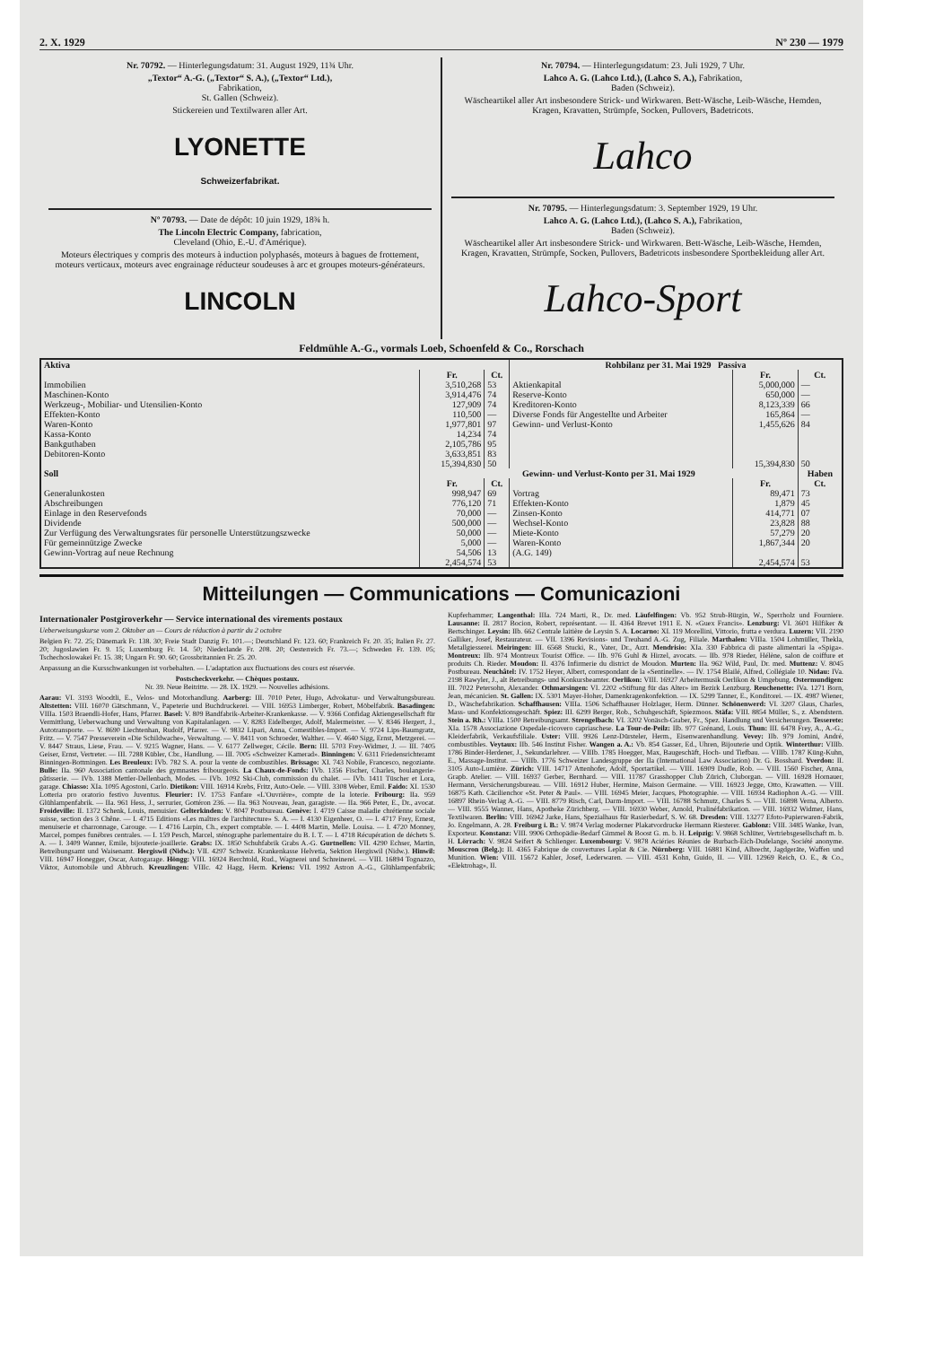2. X. 1929 Nº 230 — 1979
Nr. 70792. — Hinterlegungsdatum: 31. August 1929, 11¾ Uhr.
„Textor“ A.-G. („Textor“ S. A.), („Textor“ Ltd.),
Fabrikation,
St. Gallen (Schweiz).
Stickereien und Textilwaren aller Art.
LYONETTE
Schweizerfabrikat.
Nº 70793. — Date de dépôt: 10 juin 1929, 18¾ h.
The Lincoln Electric Company, fabrication,
Cleveland (Ohio, E.-U. d'Amérique).
Moteurs électriques y compris des moteurs à induction polyphasés, moteurs à bagues de frottement, moteurs verticaux, moteurs avec engrainage réducteur soudeuses à arc et groupes moteurs-générateurs.
LINCOLN
Nr. 70794. — Hinterlegungsdatum: 23. Juli 1929, 7 Uhr.
Lahco A. G. (Lahco Ltd.), (Lahco S. A.), Fabrikation,
Baden (Schweiz).
Wäscheartikel aller Art insbesondere Strick- und Wirkwaren. Bett-Wäsche, Leib-Wäsche, Hemden, Kragen, Kravatten, Strümpfe, Socken, Pullovers, Badetricots.
Lahco
Nr. 70795. — Hinterlegungsdatum: 3. September 1929, 19 Uhr.
Lahco A. G. (Lahco Ltd.), (Lahco S. A.), Fabrikation,
Baden (Schweiz).
Wäscheartikel aller Art insbesondere Strick- und Wirkwaren. Bett-Wäsche, Leib-Wäsche, Hemden, Kragen, Kravatten, Strümpfe, Socken, Pullovers, Badetricots insbesondere Sportbekleidung aller Art.
Lahco-Sport
Feldmühle A.-G., vormals Loeb, Schoenfeld & Co., Rorschach
| Aktiva | | | Rohbilanz per 31. Mai 1929 Passiva | | |
| --- | --- | --- | --- | --- | --- |
| | Fr. | Ct. | | Fr. | Ct. |
| Immobilien | 3,510,268 | 53 | Aktienkapital | 5,000,000 | — |
| Maschinen-Konto | 3,914,476 | 74 | Reserve-Konto | 650,000 | — |
| Werkzeug-, Mobiliar- und Utensilien-Konto | 127,909 | 74 | Kreditoren-Konto | 8,123,339 | 66 |
| Effekten-Konto | 110,500 | — | Diverse Fonds für Angestellte und Arbeiter | 165,864 | — |
| Waren-Konto | 1,977,801 | 97 | Gewinn- und Verlust-Konto | 1,455,626 | 84 |
| Kassa-Konto | 14,234 | 74 | | | |
| Bankguthaben | 2,105,786 | 95 | | | |
| Debitoren-Konto | 3,633,851 | 83 | | | |
| | 15,394,830 | 50 | | 15,394,830 | 50 |
| Soll | Gewinn- und Verlust-Konto per 31. Mai 1929 | | | | Haben |
| | Fr. | Ct. | | Fr. | Ct. |
| Generalunkosten | 998,947 | 69 | Vortrag | 89,471 | 73 |
| Abschreibungen | 776,120 | 71 | Effekten-Konto | 1,879 | 45 |
| Einlage in den Reservefonds | 70,000 | — | Zinsen-Konto | 414,771 | 07 |
| Dividende | 500,000 | — | Wechsel-Konto | 23,828 | 88 |
| Zur Verfügung des Verwaltungsrates für personelle Unterstützungszwecke | 50,000 | — | Miete-Konto | 57,279 | 20 |
| Für gemeinnützige Zwecke | 5,000 | — | Waren-Konto | 1,867,344 | 20 |
| Gewinn-Vortrag auf neue Rechnung | 54,506 | 13 | (A.G. 149) | | |
| | 2,454,574 | 53 | | 2,454,574 | 53 |
Mitteilungen — Communications — Comunicazioni
Internationaler Postgiroverkehr — Service international des virements postaux
Ueberweisungskurse vom 2. Oktober an — Cours de réduction à partir du 2 octobre
Belgien Fr. 72. 25; Dänemark Fr. 138. 30; Freie Stadt Danzig Fr. 101.—; Deutschland Fr. 123. 60; Frankreich Fr. 20. 35; Italien Fr. 27. 20; Jugoslawien Fr. 9. 15; Luxemburg Fr. 14. 50; Niederlande Fr. 208. 20; Oesterreich Fr. 73.—; Schweden Fr. 139. 05; Tschechoslowakei Fr. 15. 38; Ungarn Fr. 90. 60; Grossbritannien Fr. 25. 20.
Anpassung an die Kursschwankungen ist vorbehalten. — L'adaptation aux fluctuations des cours est réservée.
Postscheckverkehr. — Chèques postaux.
Nr. 39. Neue Beitritte. — 28. IX. 1929. — Nouvelles adhésions.
Aarau: VI. 3193 Woodtli, E., Velos- und Motorhandlung. Aarberg: III. 7010 Peter, Hugo, Advokatur- und Verwaltungsbureau. Altstetten: VIII. 16070 Gätschmann, V., Papeterie und Buchdruckerei. — VIII. 16953 Limberger, Robert, Möbelfabrik. Basadingen: VIIIa. 1503 Braendli-Hofer, Hans, Pfarrer. Basel: V. 809 Bandfabrik-Arbeiter-Krankenkasse. — V. 9366 Confidag Aktiengesellschaft für Vermittlung, Ueberwachung und Verwaltung von Kapitalanlagen. — V. 8283 Eidelberger, Adolf, Malermeister. — V. 8346 Hergert, J., Autotransporte. — V. 8690 Liechtenhan, Rudolf, Pfarrer. — V. 9832 Lipari, Anna, Comestibles-Import. — V. 9724 Lips-Baumgratz, Fritz. — V. 7547 Presseverein «Die Schildwache», Verwaltung. — V. 8411 von Schroeder, Walther. — V. 4640 Sigg, Ernst, Metzgerei. — V. 8447 Straus, Liese, Frau. — V. 9215 Wagner, Hans. — V. 6177 Zellweger, Cécile. Bern: III. 5703 Frey-Widmer, J. — III. 7405 Geiser, Ernst, Vertreter. — III. 7288 Kübler, Cbr., Handlung. — III. 7005 «Schweizer Kamerad». Binningen: V. 6311 Friedensrichteramt Binningen-Bottmingen. Les Breuleux: IVb. 782 S. A. pour la vente de combustibles. Brissago: XI. 743 Nobile, Francesco, negoziante. Bulle: IIa. 960 Association cantonale des gymnastes fribourgeois. La Chaux-de-Fonds: IVb. 1356 Fischer, Charles, boulangerie-pâtisserie. — IVb. 1388 Mettler-Dellenbach, Modes. — IVb. 1092 Ski-Club, commission du chalet. — IVb. 1411 Tüscher et Lora, garage. Chiasso: XIa. 1095 Agostoni, Carlo. Dietikon: VIII. 16914 Krebs, Fritz, Auto-Oele. — VIII. 3308 Weber, Emil. Faido: XI. 1530 Lotteria pro oratorio festivo Juventus. Fleurier: IV. 1753 Fanfare «L'Ouvrière», compte de la loterie. Fribourg: IIa. 959 Glühlampenfabrik. — IIa. 961 Hess, J., serrurier, Gottéron 236. — IIa. 963 Nouveau, Jean, garagiste. — IIa. 966 Peter, E., Dr., avocat. Froideville: II. 1372 Schenk, Louis, menuisier. Gelterkinden: V. 8047 Postbureau. Genève: I. 4719 Caisse maladie chrétienne sociale suisse, section des 3 Chêne. — I. 4715 Editions «Les maîtres de l'architecture» S. A. — I. 4130 Eigenheer, O. — I. 4717 Frey, Ernest, menuiserie et charronnage, Carouge. — I. 4716 Larpin, Ch., expert comptable. — I. 4408 Martin, Melle. Louisa. — I. 4720 Monney, Marcel, pompes funèbres centrales. — I. 159 Pesch, Marcel, sténographe parlementaire du B. I. T. — I. 4718 Récupération de déchets S. A. — I. 3409 Wanner, Emile, bijouterie-joaillerie. Grabs: IX. 1850 Schuhfabrik Grabs A.-G. Gurtnellen: VII. 4290 Echser, Martin, Betreibungsamt und Waisenamt. Hergiswil (Nidw.): VII. 4297 Schweiz. Krankenkasse Helvetia, Sektion Hergiswil (Nidw.). Hinwil: VIII. 16947 Honegger, Oscar, Autogarage. Höngg: VIII. 16924 Berchtold, Rud., Wagnerei und Schreinerei. — VIII. 16894 Tognazzo, Viktor, Automobile und Abbruch. Kreuzlingen: VIIIc. 42 Hagg, Herm. Kriens: VII. 1992 Astron A.-G., Glühlampenfabrik; Kupferhammer; Langenthal: IIIa. 724 Marti, R., Dr. med. Läufelfingen: Vb. 952 Strub-Bürgin, W., Sperrholz und Fourniere. Lausanne: II. 2817 Bocion, Robert, représentant. — II. 4364 Brevet 1911 E. N. «Guex Francis». Lenzburg: VI. 3601 Hilfiker & Bertschinger. Leysin: IIb. 662 Centrale laitière de Leysin S. A. Locarno: XI. 119 Morellini, Vittorio, frutta e verdura. Luzern: VII. 2190 Galliker, Josef, Restaurateur. — VII. 1396 Revisions- und Treuhand A.-G. Zug, Filiale. Marthalen: VIIIa. 1504 Lohmüller, Thekla, Metallgiesserei. Meiringen: III. 6568 Stucki, R., Vater, Dr., Arzt. Mendrisio: XIa. 330 Fabbrica di paste alimentari la «Spiga». Montreux: IIb. 974 Montreux Tourist Office. — IIb. 976 Guhl & Hirzel, avocats. — IIb. 978 Rieder, Hélène, salon de coiffure et produits Ch. Rieder. Moudon: II. 4376 Infirmerie du district de Moudon. Murten: IIa. 962 Wild, Paul, Dr. med. Muttenz: V. 8045 Postbureau. Neuchâtel: IV. 1752 Heyer, Albert, correspondant de la «Sentinelle». — IV. 1754 Blailé, Alfred, Collégiale 10. Nidau: IVa. 2198 Rawyler, J., alt Betreibungs- und Konkursbeamter. Oerlikon: VIII. 16927 Arbeitermusik Oerlikon & Umgebung. Ostermundigen: III. 7022 Petersohn, Alexander. Othmarsingen: VI. 2202 «Stiftung für das Alter» im Bezirk Lenzburg. Reuchenette: IVa. 1271 Born, Jean, mécanicien. St. Gallen: IX. 5301 Mayer-Hoher, Damenkragenkonfektion. — IX. 5299 Tanner, E., Konditorei. — IX. 4987 Wiener, D., Wäschefabrikation. Schaffhausen: VIIIa. 1506 Schaffhauser Holzlager, Herm. Dünner. Schönenwerd: VI. 3207 Glaus, Charles, Mass- und Konfektionsgeschäft. Spiez: III. 6299 Berger, Rob., Schuhgeschäft, Spiezmoos. Stäfa: VIII. 8854 Müller, S., z. Abendstern. Stein a. Rh.: VIIIa. 1500 Betreibungsamt. Strengelbach: VI. 3202 Vonäsch-Graber, Fr., Spez. Handlung und Versicherungen. Tesserete: XIa. 1578 Associazione Ospedale-ricovero capriaschese. La Tour-de-Peilz: IIb. 977 Grénand, Louis. Thun: III. 6478 Frey, A., A.-G., Kleiderfabrik, Verkaufsfiliale. Uster: VIII. 9926 Lenz-Dürsteler, Herm., Eisenwarenhandlung. Vevey: IIb. 979 Jomini, André, combustibles. Veytaux: IIb. 546 Institut Fisher. Wangen a. A.: Vb. 854 Gasser, Ed., Uhren, Bijouterie und Optik. Winterthur: VIIIb. 1786 Binder-Herdener, J., Sekundarlehrer. — VIIIb. 1785 Hoegger, Max, Baugeschäft, Hoch- und Tiefbau. — VIIIb. 1787 Küng-Kuhn, E., Massage-Institut. — VIIIb. 1776 Schweizer Landesgruppe der Ila (International Law Association) Dr. G. Bosshard. Yverdon: II. 3105 Auto-Lumière. Zürich: VIII. 14717 Attenhofer, Adolf, Sportartikel. — VIII. 16909 Dudle, Rob. — VIII. 1560 Fischer, Anna, Grapb. Atelier. — VIII. 16937 Gerber, Bernhard. — VIII. 11787 Grasshopper Club Zürich, Cluborgan. — VIII. 16928 Hornauer, Hermann, Versicherungsbureau. — VIII. 16912 Huber, Hermine, Maison Germaine. — VIII. 16923 Jegge, Otto, Krawatten. — VIII. 16875 Kath. Cäcilienchor «St. Peter & Paul». — VIII. 16945 Meier, Jacques, Photographie. — VIII. 16934 Radiophon A.-G. — VIII. 16897 Rhein-Verlag A.-G. — VIII. 8779 Risch, Carl, Darm-Import. — VIII. 16788 Schmutz, Charles S. — VIII. 16898 Verna, Alberto. — VIII. 9555 Wanner, Hans, Apotheke Zürichberg. — VIII. 16930 Weber, Arnold, Pralinéfabrikation. — VIII. 16932 Widmer, Hans, Textilwaren. Berlin: VIII. 16942 Jarke, Hans, Spezialhaus für Rasierbedarf, S. W. 68. Dresden: VIII. 13277 Efoto-Papierwaren-Fabrik, Jo. Engelmann, A. 28. Freiburg i. B.: V. 9874 Verlag moderner Plakatvordrucke Hermann Riesterer. Gablonz: VIII. 3485 Wanke, Ivan, Exporteur. Konstanz: VIII. 9906 Orthopädie-Bedarf Gimmel & Boost G. m. b. H. Leipzig: V. 9868 Schlüter, Vertriebsgesellschaft m. b. H. Lörrach: V. 9824 Seifert & Schlienger. Luxembourg: V. 9878 Aciéries Réunies de Burbach-Eich-Dudelange, Société anonyme. Mouscron (Belg.): II. 4365 Fabrique de couvertures Leplat & Cie. Nürnberg: VIII. 16881 Kind, Albrecht, Jagdgeräte, Waffen und Munition. Wien: VIII. 15672 Kahler, Josef, Lederwaren. — VIII. 4531 Kohn, Guido, II. — VIII. 12969 Reich, O. E., & Co., «Elektrohag», II.